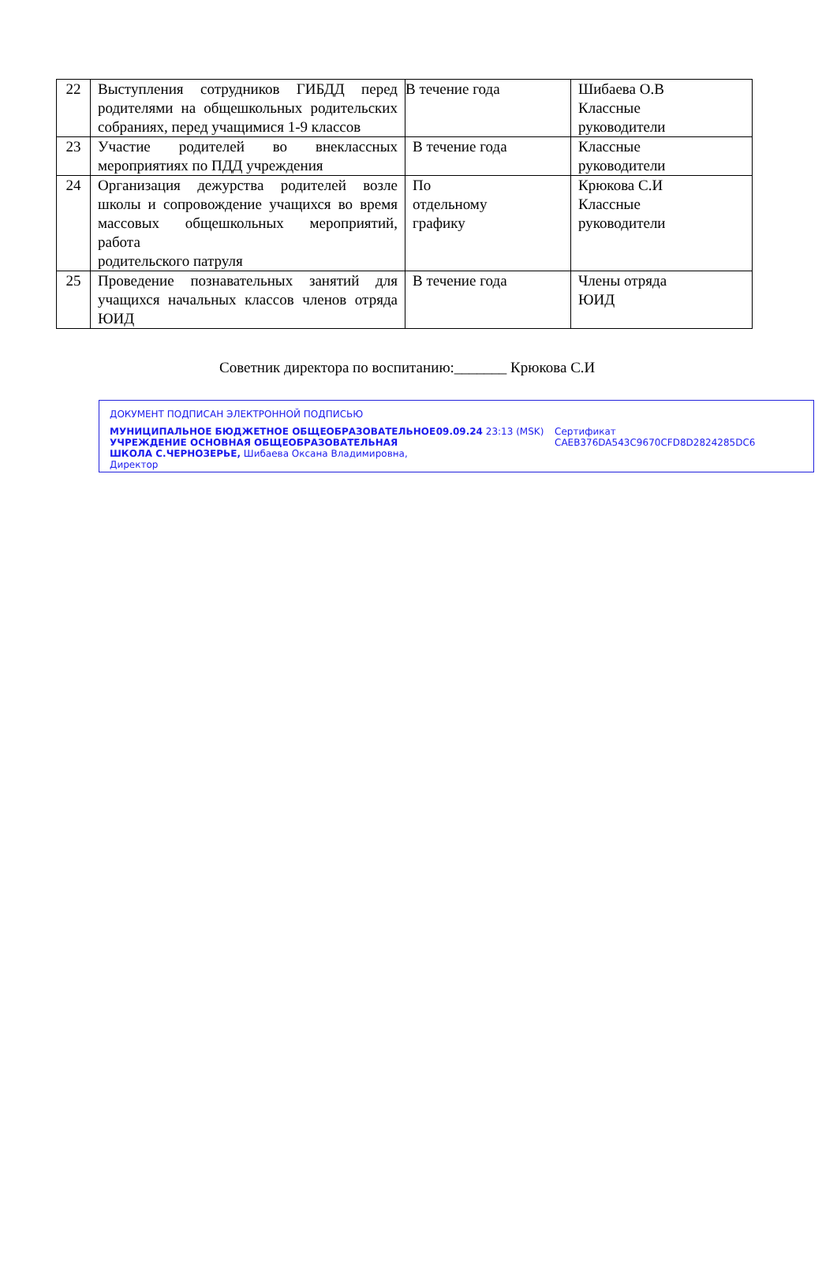| 22 | Выступления сотрудников ГИБДД перед родителями на общешкольных родительских собраниях, перед учащимися 1-9 классов | В течение года | Шибаева О.В Классные руководители |
| 23 | Участие родителей во внеклассных мероприятиях по ПДД учреждения | В течение года | Классные руководители |
| 24 | Организация дежурства родителей возле школы и сопровождение учащихся во время массовых общешкольных мероприятий, работа родительского патруля | По отдельному графику | Крюкова С.И Классные руководители |
| 25 | Проведение познавательных занятий для учащихся начальных классов членов отряда ЮИД | В течение года | Члены отряда ЮИД |
Советник директора по воспитанию:_______ Крюкова С.И
ДОКУМЕНТ ПОДПИСАН ЭЛЕКТРОННОЙ ПОДПИСЬЮ
МУНИЦИПАЛЬНОЕ БЮДЖЕТНОЕ ОБЩЕОБРАЗОВАТЕЛЬНОЕ УЧРЕЖДЕНИЕ ОСНОВНАЯ ОБЩЕОБРАЗОВАТЕЛЬНАЯ ШКОЛА С.ЧЕРНОЗЕРЬЕ, Шибаева Оксана Владимировна, Директор
09.09.24 23:13 (MSK) Сертификат CAEB376DA543C9670CFD8D2824285DC6